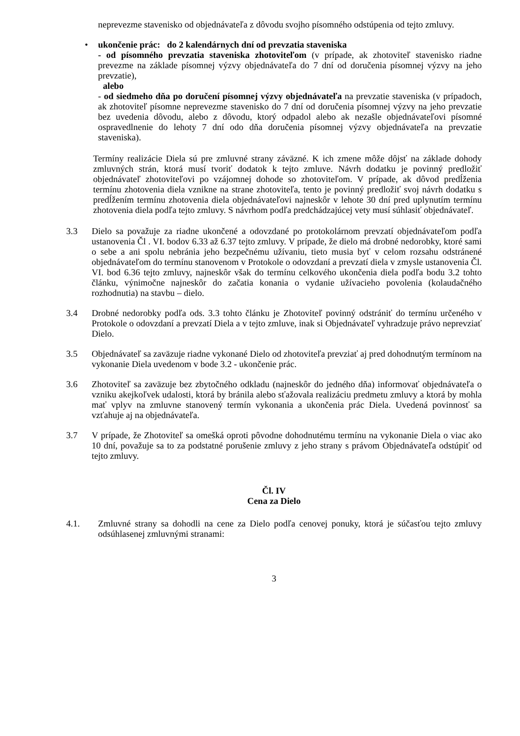neprevezme stavenisko od objednávateľa z dôvodu svojho písomného odstúpenia od tejto zmluvy.
• ukončenie prác: do 2 kalendárnych dní od prevzatia staveniska
- od písomného prevzatia staveniska zhotoviteľom (v prípade, ak zhotoviteľ stavenisko riadne prevezme na základe písomnej výzvy objednávateľa do 7 dní od doručenia písomnej výzvy na jeho prevzatie),
alebo
- od siedmeho dňa po doručení písomnej výzvy objednávateľa na prevzatie staveniska (v prípadoch, ak zhotoviteľ písomne neprevezme stavenisko do 7 dní od doručenia písomnej výzvy na jeho prevzatie bez uvedenia dôvodu, alebo z dôvodu, ktorý odpadol alebo ak nezašle objednávateľovi písomné ospravedlnenie do lehoty 7 dní odo dňa doručenia písomnej výzvy objednávateľa na prevzatie staveniska).
Termíny realizácie Diela sú pre zmluvné strany záväzné. K ich zmene môže dôjsť na základe dohody zmluvných strán, ktorá musí tvoriť dodatok k tejto zmluve. Návrh dodatku je povinný predložiť objednávateľ zhotoviteľovi po vzájomnej dohode so zhotoviteľom. V prípade, ak dôvod predĺženia termínu zhotovenia diela vznikne na strane zhotoviteľa, tento je povinný predložiť svoj návrh dodatku s predĺžením termínu zhotovenia diela objednávateľovi najneskôr v lehote 30 dní pred uplynutím termínu zhotovenia diela podľa tejto zmluvy. S návrhom podľa predchádzajúcej vety musí súhlasiť objednávateľ.
3.3 Dielo sa považuje za riadne ukončené a odovzdané po protokolárnom prevzatí objednávateľom podľa ustanovenia Čl . VI. bodov 6.33 až 6.37 tejto zmluvy. V prípade, že dielo má drobné nedorobky, ktoré sami o sebe a ani spolu nebránia jeho bezpečnému užívaniu, tieto musia byť v celom rozsahu odstránené objednávateľom do termínu stanovenom v Protokole o odovzdaní a prevzatí diela v zmysle ustanovenia Čl. VI. bod 6.36 tejto zmluvy, najneskôr však do termínu celkového ukončenia diela podľa bodu 3.2 tohto článku, výnimočne najneskôr do začatia konania o vydanie užívacieho povolenia (kolaudačného rozhodnutia) na stavbu – dielo.
3.4 Drobné nedorobky podľa ods. 3.3 tohto článku je Zhotoviteľ povinný odstrániť do termínu určeného v Protokole o odovzdaní a prevzatí Diela a v tejto zmluve, inak si Objednávateľ vyhradzuje právo neprevziať Dielo.
3.5 Objednávateľ sa zaväzuje riadne vykonané Dielo od zhotoviteľa prevziať aj pred dohodnutým termínom na vykonanie Diela uvedenom v bode 3.2 - ukončenie prác.
3.6 Zhotoviteľ sa zaväzuje bez zbytočného odkladu (najneskôr do jedného dňa) informovať objednávateľa o vzniku akejkoľvek udalosti, ktorá by bránila alebo sťažovala realizáciu predmetu zmluvy a ktorá by mohla mať vplyv na zmluvne stanovený termín vykonania a ukončenia prác Diela. Uvedená povinnosť sa vzťahuje aj na objednávateľa.
3.7 V prípade, že Zhotoviteľ sa omešká oproti pôvodne dohodnutému termínu na vykonanie Diela o viac ako 10 dní, považuje sa to za podstatné porušenie zmluvy z jeho strany s právom Objednávateľa odstúpiť od tejto zmluvy.
Čl. IV
Cena za Dielo
4.1. Zmluvné strany sa dohodli na cene za Dielo podľa cenovej ponuky, ktorá je súčasťou tejto zmluvy odsúhlasenej zmluvnými stranami:
3